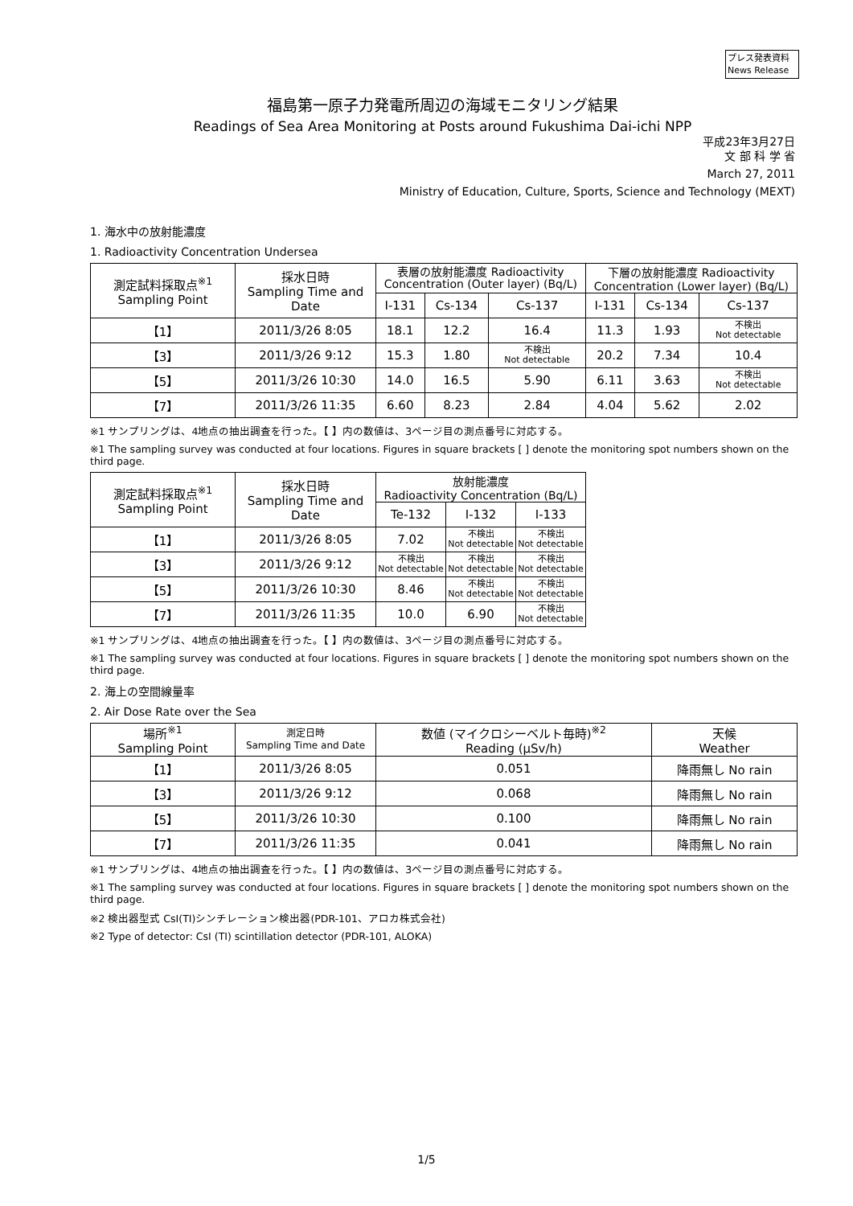プレス発表資料
News Release
福島第一原子力発電所周辺の海域モニタリング結果
Readings of Sea Area Monitoring at Posts around Fukushima Dai-ichi NPP
平成23年3月27日
文 部 科 学 省
March 27, 2011
Ministry of Education, Culture, Sports, Science and Technology (MEXT)
1. 海水中の放射能濃度
1. Radioactivity Concentration Undersea
| 測定試料採取点<sup>※1</sup> Sampling Point | 採水日時 Sampling Time and Date | 表層の放射能濃度 Radioactivity Concentration (Outer layer) (Bq/L) | | | 下層の放射能濃度 Radioactivity Concentration (Lower layer) (Bq/L) | | |
| --- | --- | --- | --- | --- | --- | --- | --- |
| | | I-131 | Cs-134 | Cs-137 | I-131 | Cs-134 | Cs-137 |
| 【1】 | 2011/3/26 8:05 | 18.1 | 12.2 | 16.4 | 11.3 | 1.93 | 不検出 Not detectable |
| 【3】 | 2011/3/26 9:12 | 15.3 | 1.80 | 不検出 Not detectable | 20.2 | 7.34 | 10.4 |
| 【5】 | 2011/3/26 10:30 | 14.0 | 16.5 | 5.90 | 6.11 | 3.63 | 不検出 Not detectable |
| 【7】 | 2011/3/26 11:35 | 6.60 | 8.23 | 2.84 | 4.04 | 5.62 | 2.02 |
※1 サンプリングは、4地点の抽出調査を行った。【 】内の数値は、3ページ目の測点番号に対応する。
※1 The sampling survey was conducted at four locations. Figures in square brackets [ ] denote the monitoring spot numbers shown on the third page.
| 測定試料採取点<sup>※1</sup> Sampling Point | 採水日時 Sampling Time and Date | 放射能濃度 Radioactivity Concentration (Bq/L) | | |
| --- | --- | --- | --- | --- |
| | | Te-132 | I-132 | I-133 |
| 【1】 | 2011/3/26 8:05 | 7.02 | 不検出 Not detectable | 不検出 Not detectable |
| 【3】 | 2011/3/26 9:12 | 不検出 Not detectable | 不検出 Not detectable | 不検出 Not detectable |
| 【5】 | 2011/3/26 10:30 | 8.46 | 不検出 Not detectable | 不検出 Not detectable |
| 【7】 | 2011/3/26 11:35 | 10.0 | 6.90 | 不検出 Not detectable |
※1 サンプリングは、4地点の抽出調査を行った。【 】内の数値は、3ページ目の測点番号に対応する。
※1 The sampling survey was conducted at four locations. Figures in square brackets [ ] denote the monitoring spot numbers shown on the third page.
2. 海上の空間線量率
2. Air Dose Rate over the Sea
| 場所<sup>※1</sup> Sampling Point | 測定日時 Sampling Time and Date | 数値 (マイクロシーベルト毎時)<sup>※2</sup> Reading (μSv/h) | 天候 Weather |
| --- | --- | --- | --- |
| 【1】 | 2011/3/26 8:05 | 0.051 | 降雨無し No rain |
| 【3】 | 2011/3/26 9:12 | 0.068 | 降雨無し No rain |
| 【5】 | 2011/3/26 10:30 | 0.100 | 降雨無し No rain |
| 【7】 | 2011/3/26 11:35 | 0.041 | 降雨無し No rain |
※1 サンプリングは、4地点の抽出調査を行った。【 】内の数値は、3ページ目の測点番号に対応する。
※1 The sampling survey was conducted at four locations. Figures in square brackets [ ] denote the monitoring spot numbers shown on the third page.
※2 検出器型式 CsI(TI)シンチレーション検出器(PDR-101、アロカ株式会社)
※2 Type of detector: CsI (TI) scintillation detector (PDR-101, ALOKA)
1/5